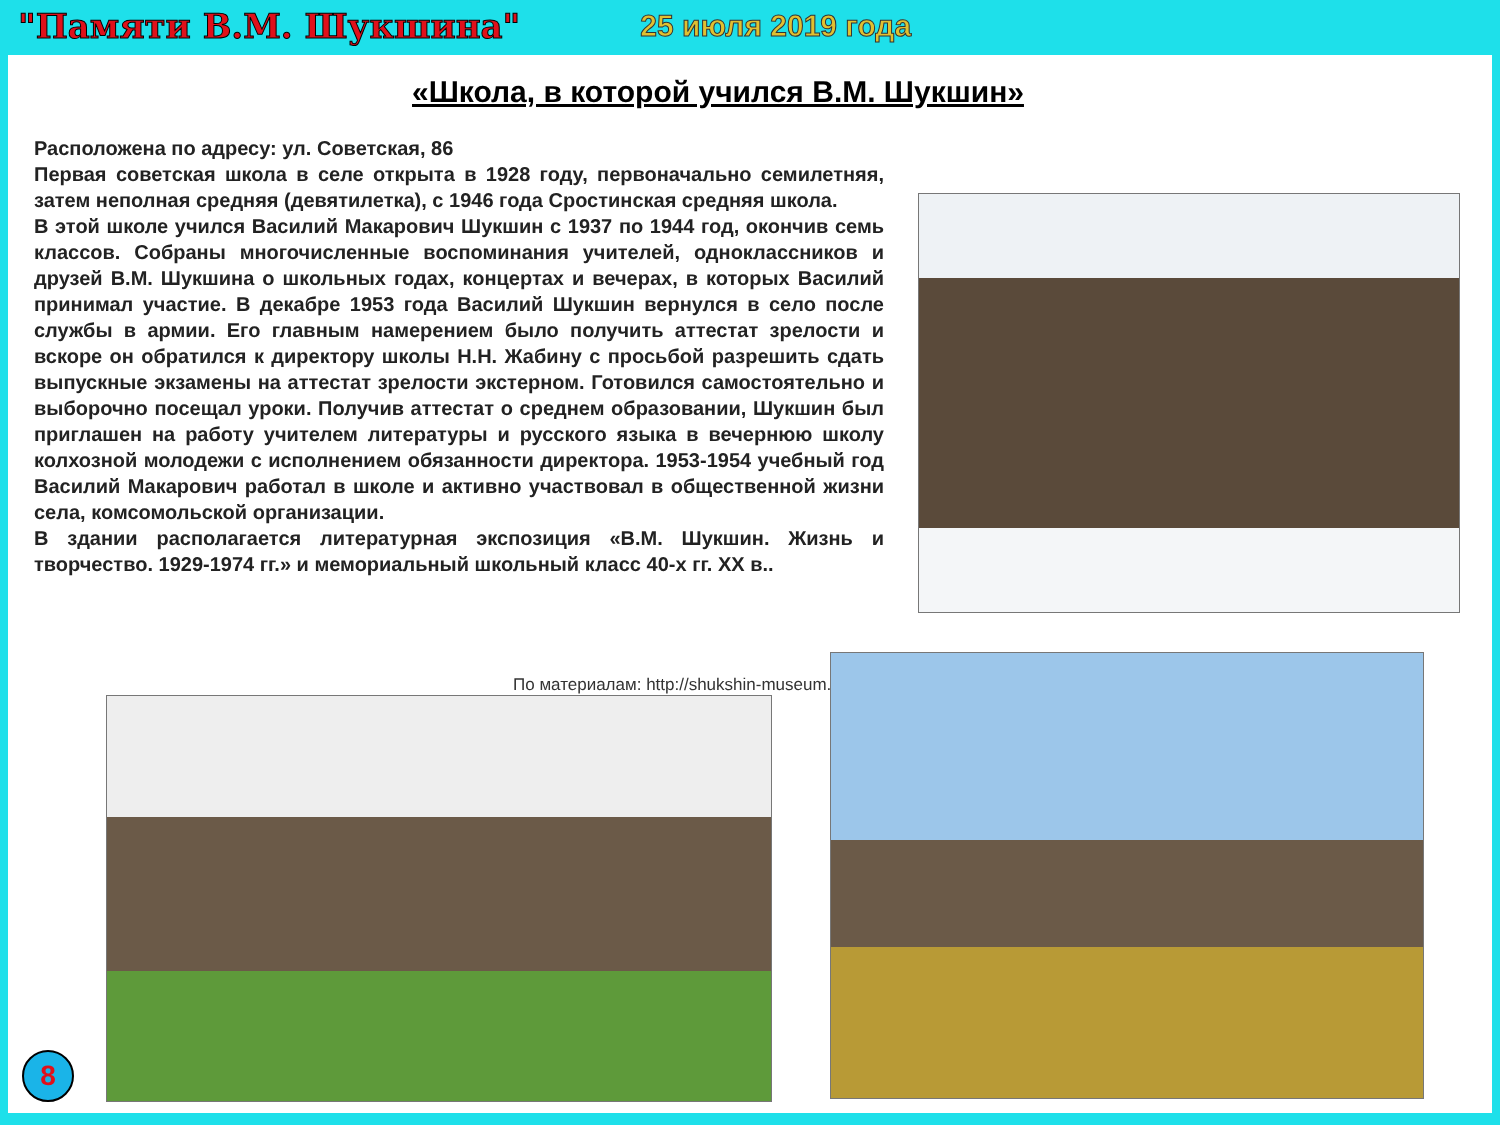"Памяти В.М. Шукшина" 25 июля 2019 года
«Школа, в которой учился В.М. Шукшин»
Расположена по адресу: ул. Советская, 86
Первая советская школа в селе открыта в 1928 году, первоначально семилетняя, затем неполная средняя (девятилетка), с 1946 года Сростинская средняя школа.
В этой школе учился Василий Макарович Шукшин с 1937 по 1944 год, окончив семь классов. Собраны многочисленные воспоминания учителей, одноклассников и друзей В.М. Шукшина о школьных годах, концертах и вечерах, в которых Василий принимал участие. В декабре 1953 года Василий Шукшин вернулся в село после службы в армии. Его главным намерением было получить аттестат зрелости и вскоре он обратился к директору школы Н.Н. Жабину с просьбой разрешить сдать выпускные экзамены на аттестат зрелости экстерном. Готовился самостоятельно и выборочно посещал уроки. Получив аттестат о среднем образовании, Шукшин был приглашен на работу учителем литературы и русского языка в вечернюю школу колхозной молодежи с исполнением обязанности директора. 1953-1954 учебный год Василий Макарович работал в школе и активно участвовал в общественной жизни села, комсомольской организации.
В здании располагается литературная экспозиция «В.М. Шукшин. Жизнь и творчество. 1929-1974 гг.» и мемориальный школьный класс 40-х гг. XX в..
По материалам: http://shukshin-museum.ru
8